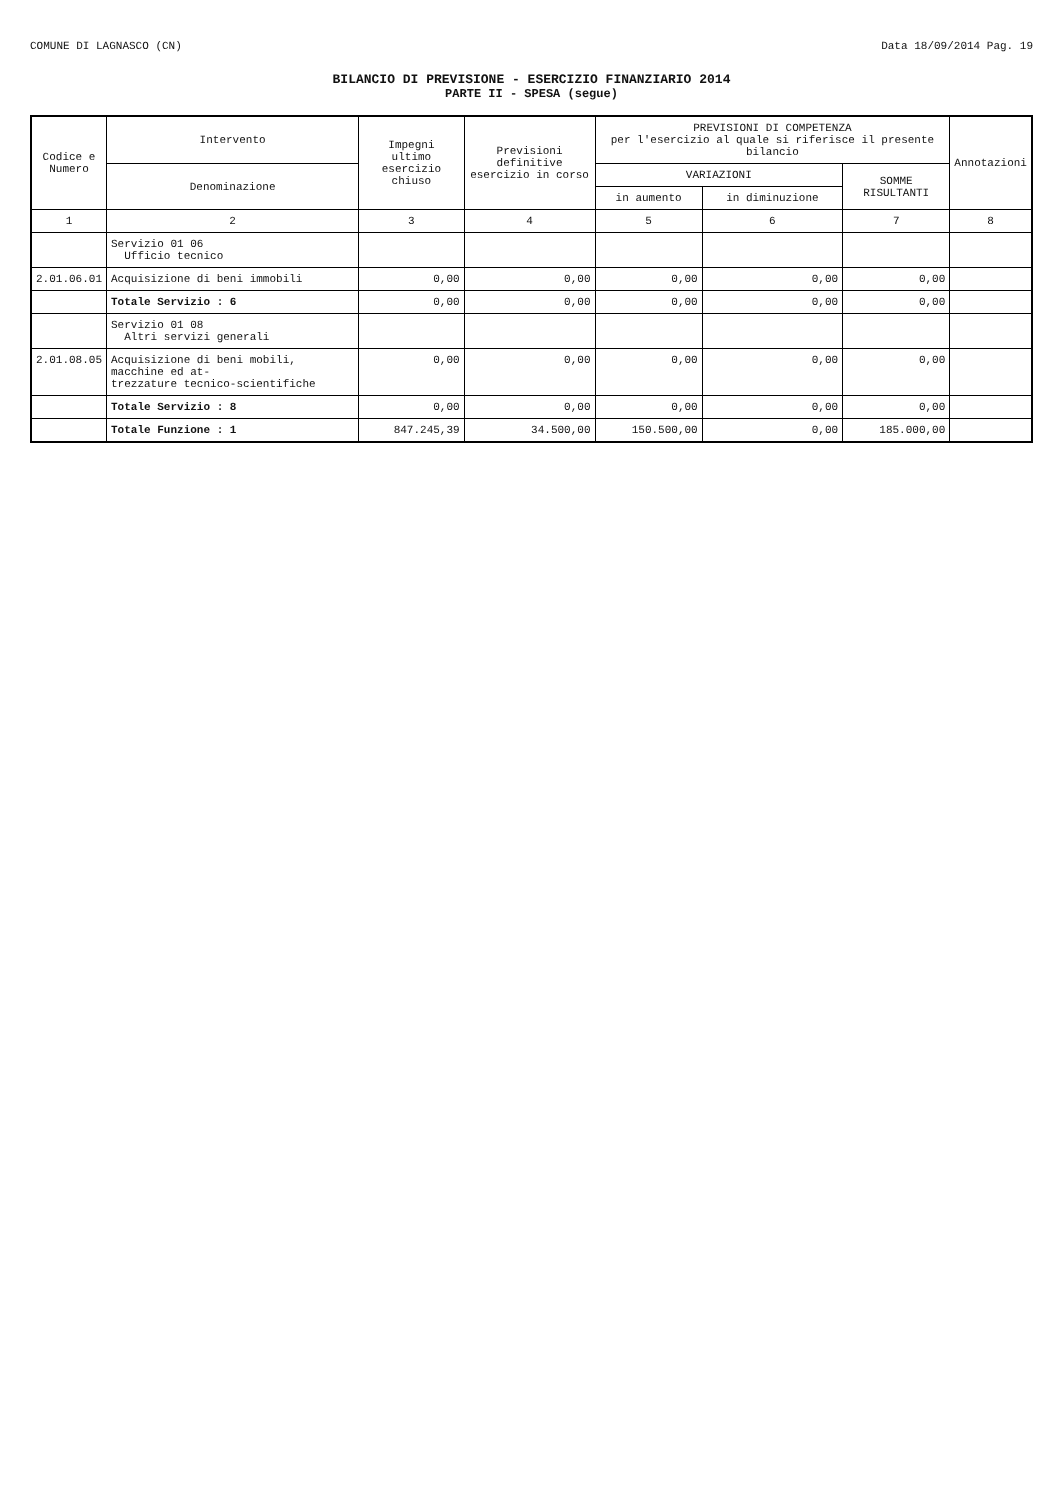COMUNE DI LAGNASCO (CN) Data 18/09/2014 Pag. 19
BILANCIO DI PREVISIONE - ESERCIZIO FINANZIARIO 2014
PARTE II - SPESA (segue)
| Codice e Numero | Intervento | Impegni ultimo esercizio chiuso | Previsioni definitive esercizio in corso | PREVISIONI DI COMPETENZA per l'esercizio al quale si riferisce il presente bilancio | | | Annotazioni |
| --- | --- | --- | --- | --- | --- | --- | --- |
| | Denominazione | | | VARIAZIONI | | SOMME RISULTANTI | |
| | | | | in aumento | in diminuzione | | |
| 1 | 2 | 3 | 4 | 5 | 6 | 7 | 8 |
| | Servizio 01 06 Ufficio tecnico | | | | | | |
| 2.01.06.01 | Acquisizione di beni immobili | 0,00 | 0,00 | 0,00 | 0,00 | 0,00 | |
| | Totale Servizio : 6 | 0,00 | 0,00 | 0,00 | 0,00 | 0,00 | |
| | Servizio 01 08 Altri servizi generali | | | | | | |
| 2.01.08.05 | Acquisizione di beni mobili, macchine ed at- trezzature tecnico-scientifiche | 0,00 | 0,00 | 0,00 | 0,00 | 0,00 | |
| | Totale Servizio : 8 | 0,00 | 0,00 | 0,00 | 0,00 | 0,00 | |
| | Totale Funzione : 1 | 847.245,39 | 34.500,00 | 150.500,00 | 0,00 | 185.000,00 | |